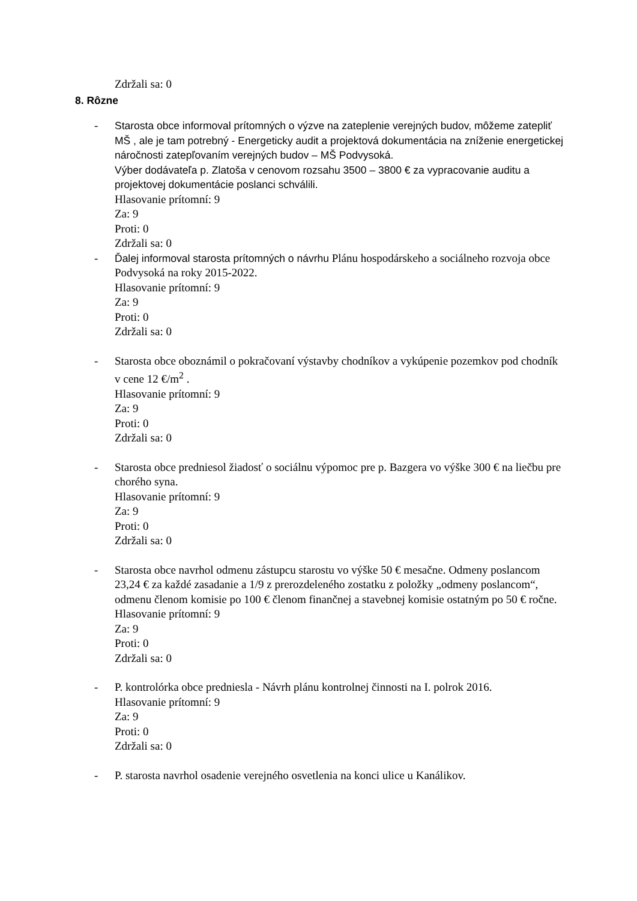Zdržali sa: 0
8. Rôzne
- Starosta obce informoval prítomných o výzve na zateplenie verejných budov, môžeme zatepliť MŠ , ale je tam potrebný - Energeticky audit a projektová dokumentácia na zníženie energetickej náročnosti zatepľovaním verejných budov – MŠ Podvysoká.
Výber dodávateľa p. Zlatoša v cenovom rozsahu 3500 – 3800 € za vypracovanie auditu a projektovej dokumentácie poslanci schválili.
Hlasovanie prítomní: 9
Za: 9
Proti: 0
Zdržali sa: 0
- Ďalej informoval starosta prítomných o návrhu Plánu hospodárskeho a sociálneho rozvoja obce Podvysoká na roky 2015-2022.
Hlasovanie prítomní: 9
Za: 9
Proti: 0
Zdržali sa: 0
- Starosta obce oboznámil o pokračovaní výstavby chodníkov a vykúpenie pozemkov pod chodník v cene 12 €/m<sup>2</sup> .
Hlasovanie prítomní: 9
Za: 9
Proti: 0
Zdržali sa: 0
- Starosta obce predniesol žiadosť o sociálnu výpomoc pre p. Bazgera vo výške 300 € na liečbu pre chorého syna.
Hlasovanie prítomní: 9
Za: 9
Proti: 0
Zdržali sa: 0
- Starosta obce navrhol odmenu zástupcu starostu vo výške 50 € mesačne. Odmeny poslancom 23,24 € za každé zasadanie a 1/9 z prerozdeleného zostatku z položky „odmeny poslancom“, odmenu členom komisie po 100 € členom finančnej a stavebnej komisie ostatným po 50 € ročne.
Hlasovanie prítomní: 9
Za: 9
Proti: 0
Zdržali sa: 0
- P. kontrolórka obce predniesla - Návrh plánu kontrolnej činnosti na I. polrok 2016.
Hlasovanie prítomní: 9
Za: 9
Proti: 0
Zdržali sa: 0
- P. starosta navrhol osadenie verejného osvetlenia na konci ulice u Kanálikov.